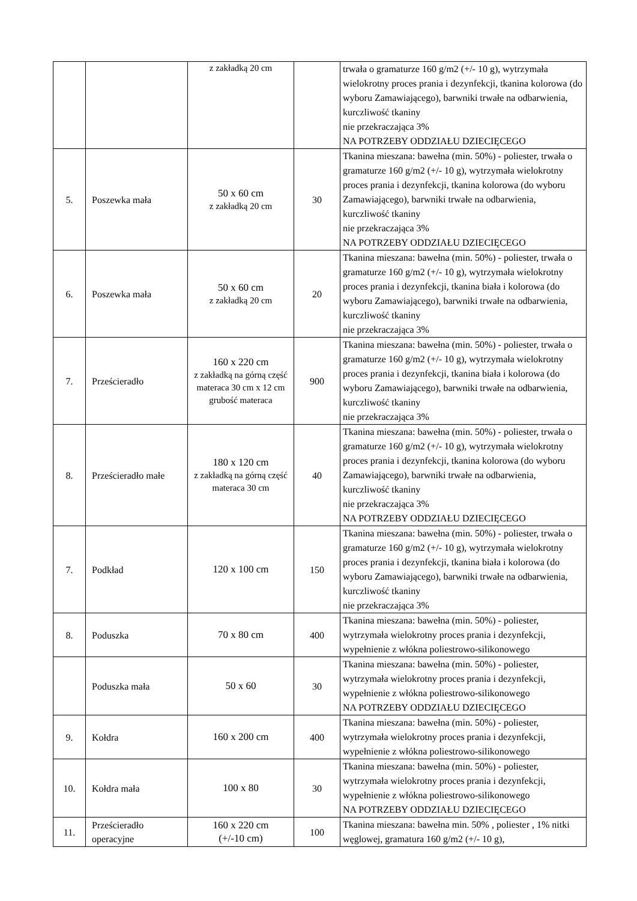| | | z zakładką 20 cm | | trwała o gramaturze 160 g/m2 (+/- 10 g), wytrzymała wielokrotny proces prania i dezynfekcji, tkanina kolorowa (do wyboru Zamawiającego), barwniki trwałe na odbarwienia, kurczliwość tkaniny nie przekraczająca 3% NA POTRZEBY ODDZIAŁU DZIECIĘCEGO |
| 5. | Poszewka mała | 50 x 60 cm z zakładką 20 cm | 30 | Tkanina mieszana: bawełna (min. 50%) - poliester, trwała o gramaturze 160 g/m2 (+/- 10 g), wytrzymała wielokrotny proces prania i dezynfekcji, tkanina kolorowa (do wyboru Zamawiającego), barwniki trwałe na odbarwienia, kurczliwość tkaniny nie przekraczająca 3% NA POTRZEBY ODDZIAŁU DZIECIĘCEGO |
| 6. | Poszewka mała | 50 x 60 cm z zakładką 20 cm | 20 | Tkanina mieszana: bawełna (min. 50%) - poliester, trwała o gramaturze 160 g/m2 (+/- 10 g), wytrzymała wielokrotny proces prania i dezynfekcji, tkanina biała i kolorowa (do wyboru Zamawiającego), barwniki trwałe na odbarwienia, kurczliwość tkaniny nie przekraczająca 3% |
| 7. | Prześcieradło | 160 x 220 cm z zakładką na górną część materaca 30 cm x 12 cm grubość materaca | 900 | Tkanina mieszana: bawełna (min. 50%) - poliester, trwała o gramaturze 160 g/m2 (+/- 10 g), wytrzymała wielokrotny proces prania i dezynfekcji, tkanina biała i kolorowa (do wyboru Zamawiającego), barwniki trwałe na odbarwienia, kurczliwość tkaniny nie przekraczająca 3% |
| 8. | Prześcieradło małe | 180 x 120 cm z zakładką na górną część materaca 30 cm | 40 | Tkanina mieszana: bawełna (min. 50%) - poliester, trwała o gramaturze 160 g/m2 (+/- 10 g), wytrzymała wielokrotny proces prania i dezynfekcji, tkanina kolorowa (do wyboru Zamawiającego), barwniki trwałe na odbarwienia, kurczliwość tkaniny nie przekraczająca 3% NA POTRZEBY ODDZIAŁU DZIECIĘCEGO |
| 7. | Podkład | 120 x 100 cm | 150 | Tkanina mieszana: bawełna (min. 50%) - poliester, trwała o gramaturze 160 g/m2 (+/- 10 g), wytrzymała wielokrotny proces prania i dezynfekcji, tkanina biała i kolorowa (do wyboru Zamawiającego), barwniki trwałe na odbarwienia, kurczliwość tkaniny nie przekraczająca 3% |
| 8. | Poduszka | 70 x 80 cm | 400 | Tkanina mieszana: bawełna (min. 50%) - poliester, wytrzymała wielokrotny proces prania i dezynfekcji, wypełnienie z włókna poliestrowo-silikonowego |
| | Poduszka mała | 50 x 60 | 30 | Tkanina mieszana: bawełna (min. 50%) - poliester, wytrzymała wielokrotny proces prania i dezynfekcji, wypełnienie z włókna poliestrowo-silikonowego NA POTRZEBY ODDZIAŁU DZIECIĘCEGO |
| 9. | Kołdra | 160 x 200 cm | 400 | Tkanina mieszana: bawełna (min. 50%) - poliester, wytrzymała wielokrotny proces prania i dezynfekcji, wypełnienie z włókna poliestrowo-silikonowego |
| 10. | Kołdra mała | 100 x 80 | 30 | Tkanina mieszana: bawełna (min. 50%) - poliester, wytrzymała wielokrotny proces prania i dezynfekcji, wypełnienie z włókna poliestrowo-silikonowego NA POTRZEBY ODDZIAŁU DZIECIĘCEGO |
| 11. | Prześcieradło operacyjne | 160 x 220 cm (+/-10 cm) | 100 | Tkanina mieszana: bawełna min. 50% , poliester , 1% nitki węglowej, gramatura 160 g/m2 (+/- 10 g), |